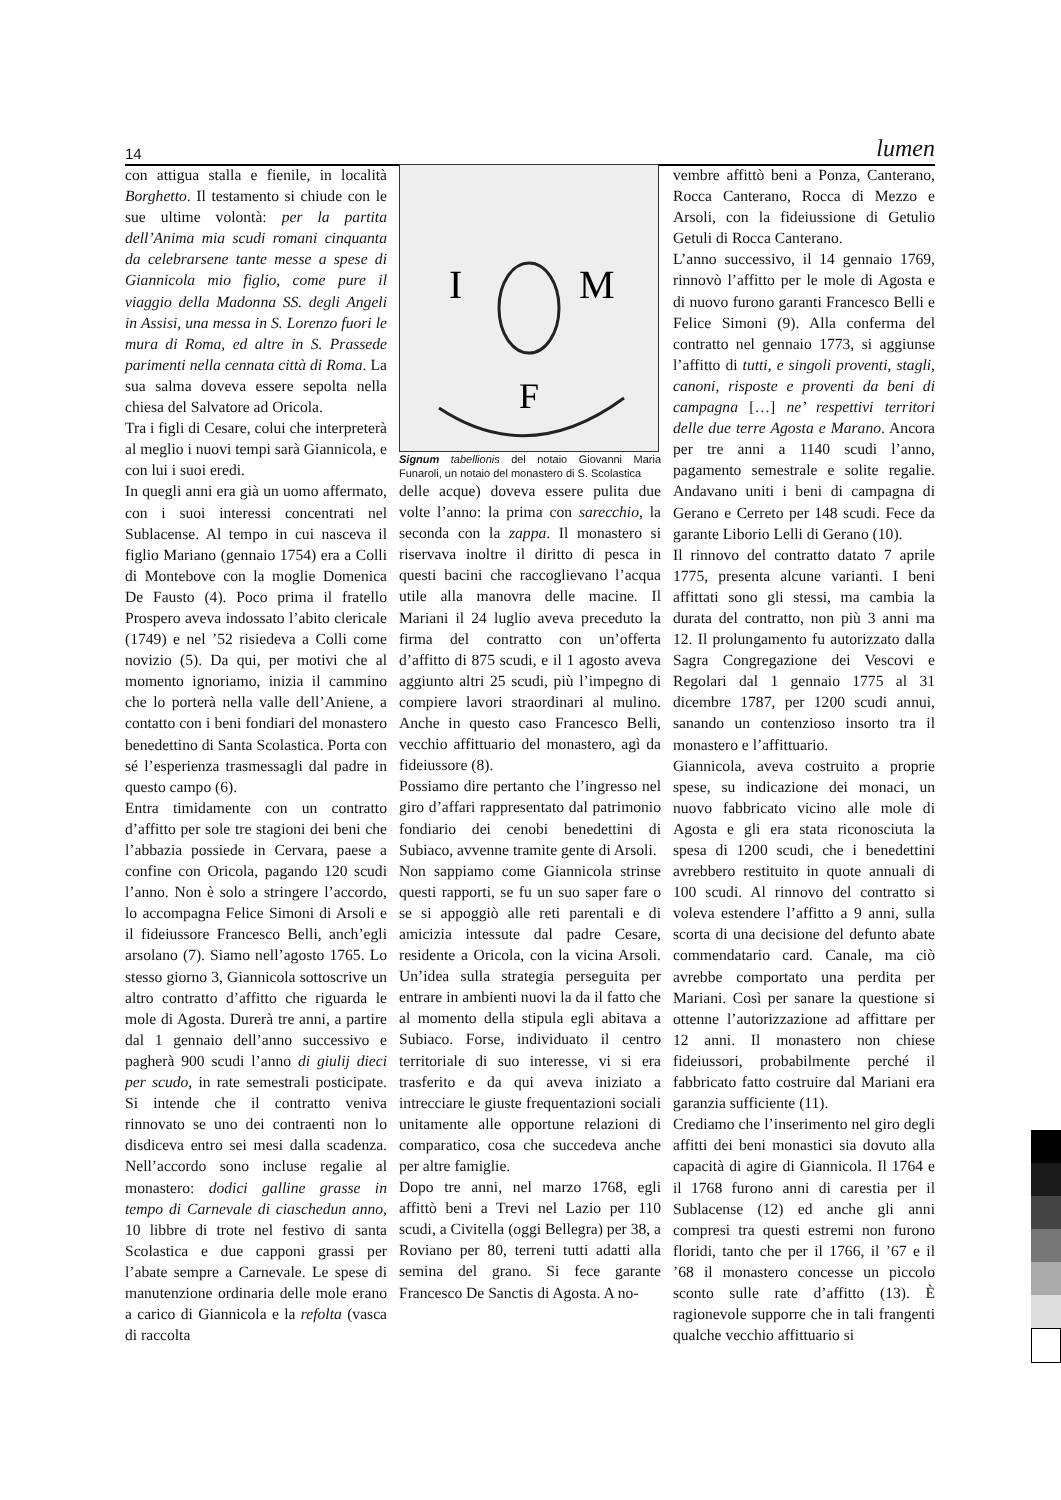14 lumen
con attigua stalla e fienile, in località Borghetto. Il testamento si chiude con le sue ultime volontà: per la partita dell’Anima mia scudi romani cinquanta da celebrarsene tante messe a spese di Giannicola mio figlio, come pure il viaggio della Madonna SS. degli Angeli in Assisi, una messa in S. Lorenzo fuori le mura di Roma, ed altre in S. Prassede parimenti nella cennata città di Roma. La sua salma doveva essere sepolta nella chiesa del Salvatore ad Oricola.
Tra i figli di Cesare, colui che interpreterà al meglio i nuovi tempi sarà Giannicola, e con lui i suoi eredi.
In quegli anni era già un uomo affermato, con i suoi interessi concentrati nel Sublacense. Al tempo in cui nasceva il figlio Mariano (gennaio 1754) era a Colli di Montebove con la moglie Domenica De Fausto (4). Poco prima il fratello Prospero aveva indossato l’abito clericale (1749) e nel ’52 risiedeva a Colli come novizio (5). Da qui, per motivi che al momento ignoriamo, inizia il cammino che lo porterà nella valle dell’Aniene, a contatto con i beni fondiari del monastero benedettino di Santa Scolastica. Porta con sé l’esperienza trasmessagli dal padre in questo campo (6).
Entra timidamente con un contratto d’affitto per sole tre stagioni dei beni che l’abbazia possiede in Cervara, paese a confine con Oricola, pagando 120 scudi l’anno. Non è solo a stringere l’accordo, lo accompagna Felice Simoni di Arsoli e il fideiussore Francesco Belli, anch’egli arsolano (7). Siamo nell’agosto 1765. Lo stesso giorno 3, Giannicola sottoscrive un altro contratto d’affitto che riguarda le mole di Agosta. Durerà tre anni, a partire dal 1 gennaio dell’anno successivo e pagherà 900 scudi l’anno di giulij dieci per scudo, in rate semestrali posticipate. Si intende che il contratto veniva rinnovato se uno dei contraenti non lo disdiceva entro sei mesi dalla scadenza. Nell’accordo sono incluse regalie al monastero: dodici galline grasse in tempo di Carnevale di ciaschedun anno, 10 libbre di trote nel festivo di santa Scolastica e due capponi grassi per l’abate sempre a Carnevale. Le spese di manutenzione ordinaria delle mole erano a carico di Giannicola e la refolta (vasca di raccolta
I
M
F
Signum tabellionis del notaio Giovanni Maria Funaroli, un notaio del monastero di S. Scolastica
delle acque) doveva essere pulita due volte l’anno: la prima con sarecchio, la seconda con la zappa. Il monastero si riservava inoltre il diritto di pesca in questi bacini che raccoglievano l’acqua utile alla manovra delle macine. Il Mariani il 24 luglio aveva preceduto la firma del contratto con un’offerta d’affitto di 875 scudi, e il 1 agosto aveva aggiunto altri 25 scudi, più l’impegno di compiere lavori straordinari al mulino. Anche in questo caso Francesco Belli, vecchio affittuario del monastero, agì da fideiussore (8).
Possiamo dire pertanto che l’ingresso nel giro d’affari rappresentato dal patrimonio fondiario dei cenobi benedettini di Subiaco, avvenne tramite gente di Arsoli.
Non sappiamo come Giannicola strinse questi rapporti, se fu un suo saper fare o se si appoggiò alle reti parentali e di amicizia intessute dal padre Cesare, residente a Oricola, con la vicina Arsoli. Un’idea sulla strategia perseguita per entrare in ambienti nuovi la da il fatto che al momento della stipula egli abitava a Subiaco. Forse, individuato il centro territoriale di suo interesse, vi si era trasferito e da qui aveva iniziato a intrecciare le giuste frequentazioni sociali unitamente alle opportune relazioni di comparatico, cosa che succedeva anche per altre famiglie.
Dopo tre anni, nel marzo 1768, egli affittò beni a Trevi nel Lazio per 110 scudi, a Civitella (oggi Bellegra) per 38, a Roviano per 80, terreni tutti adatti alla semina del grano. Si fece garante Francesco De Sanctis di Agosta. A no-
vembre affittò beni a Ponza, Canterano, Rocca Canterano, Rocca di Mezzo e Arsoli, con la fideiussione di Getulio Getuli di Rocca Canterano.
L’anno successivo, il 14 gennaio 1769, rinnovò l’affitto per le mole di Agosta e di nuovo furono garanti Francesco Belli e Felice Simoni (9). Alla conferma del contratto nel gennaio 1773, si aggiunse l’affitto di tutti, e singoli proventi, stagli, canoni, risposte e proventi da beni di campagna […] ne’ respettivi territori delle due terre Agosta e Marano. Ancora per tre anni a 1140 scudi l’anno, pagamento semestrale e solite regalie. Andavano uniti i beni di campagna di Gerano e Cerreto per 148 scudi. Fece da garante Liborio Lelli di Gerano (10).
Il rinnovo del contratto datato 7 aprile 1775, presenta alcune varianti. I beni affittati sono gli stessi, ma cambia la durata del contratto, non più 3 anni ma 12. Il prolungamento fu autorizzato dalla Sagra Congregazione dei Vescovi e Regolari dal 1 gennaio 1775 al 31 dicembre 1787, per 1200 scudi annui, sanando un contenzioso insorto tra il monastero e l’affittuario.
Giannicola, aveva costruito a proprie spese, su indicazione dei monaci, un nuovo fabbricato vicino alle mole di Agosta e gli era stata riconosciuta la spesa di 1200 scudi, che i benedettini avrebbero restituito in quote annuali di 100 scudi. Al rinnovo del contratto si voleva estendere l’affitto a 9 anni, sulla scorta di una decisione del defunto abate commendatario card. Canale, ma ciò avrebbe comportato una perdita per Mariani. Così per sanare la questione si ottenne l’autorizzazione ad affittare per 12 anni. Il monastero non chiese fideiussori, probabilmente perché il fabbricato fatto costruire dal Mariani era garanzia sufficiente (11).
Crediamo che l’inserimento nel giro degli affitti dei beni monastici sia dovuto alla capacità di agire di Giannicola. Il 1764 e il 1768 furono anni di carestia per il Sublacense (12) ed anche gli anni compresi tra questi estremi non furono floridi, tanto che per il 1766, il ’67 e il ’68 il monastero concesse un piccolo sconto sulle rate d’affitto (13). È ragionevole supporre che in tali frangenti qualche vecchio affittuario si